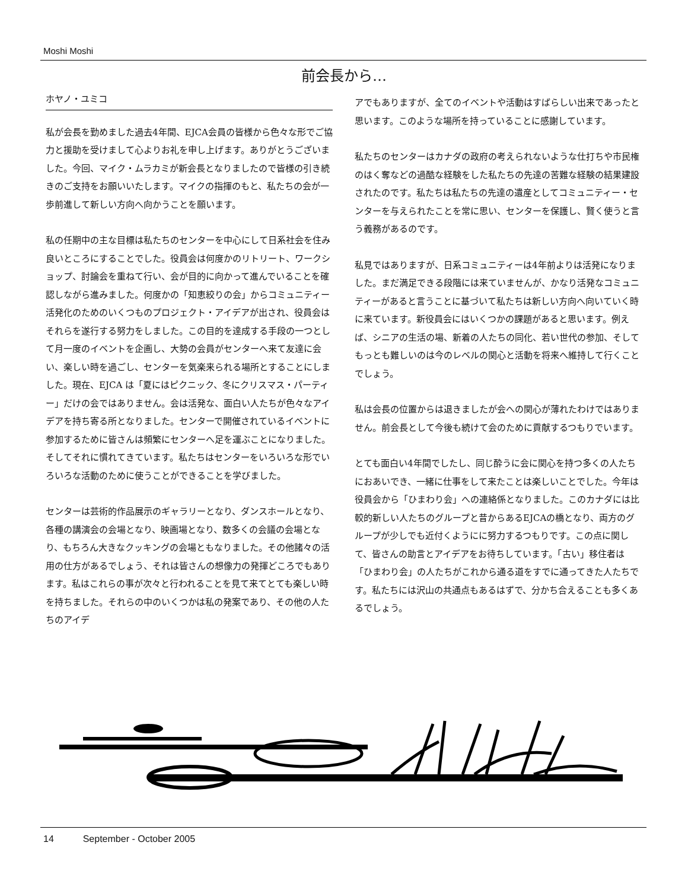Moshi Moshi
前会長から…
ホヤノ・ユミコ
私が会長を勤めました過去4年間、EJCA会員の皆様から色々な形でご協力と援助を受けまして心よりお礼を申し上げます。ありがとうございました。今回、マイク・ムラカミが新会長となりましたので皆様の引き続きのご支持をお願いいたします。マイクの指揮のもと、私たちの会が一歩前進して新しい方向へ向かうことを願います。
私の任期中の主な目標は私たちのセンターを中心にして日系社会を住み良いところにすることでした。役員会は何度かのリトリート、ワークショップ、討論会を重ねて行い、会が目的に向かって進んでいることを確認しながら進みました。何度かの「知恵絞りの会」からコミュニティー活発化のためのいくつものプロジェクト・アイデアが出され、役員会はそれらを遂行する努力をしました。この目的を達成する手段の一つとして月一度のイベントを企画し、大勢の会員がセンターへ来て友達に会い、楽しい時を過ごし、センターを気楽来られる場所とすることにしました。現在、EJCA は「夏にはピクニック、冬にクリスマス・パーティー」だけの会ではありません。会は活発な、面白い人たちが色々なアイデアを持ち寄る所となりました。センターで開催されているイベントに参加するために皆さんは頻繁にセンターへ足を運ぶことになりました。そしてそれに慣れてきています。私たちはセンターをいろいろな形でいろいろな活動のために使うことができることを学びました。
センターは芸術的作品展示のギャラリーとなり、ダンスホールとなり、各種の講演会の会場となり、映画場となり、数多くの会議の会場となり、もちろん大きなクッキングの会場ともなりました。その他諸々の活用の仕方があるでしょう、それは皆さんの想像力の発揮どころでもあります。私はこれらの事が次々と行われることを見て来てとても楽しい時を持ちました。それらの中のいくつかは私の発案であり、その他の人たちのアイデ
アでもありますが、全てのイベントや活動はすばらしい出来であったと思います。このような場所を持っていることに感謝しています。
私たちのセンターはカナダの政府の考えられないような仕打ちや市民権のはく奪などの過酷な経験をした私たちの先達の苦難な経験の結果建設されたのです。私たちは私たちの先達の遺産としてコミュニティー・センターを与えられたことを常に思い、センターを保護し、賢く使うと言う義務があるのです。
私見ではありますが、日系コミュニティーは4年前よりは活発になりました。まだ満足できる段階には来ていませんが、かなり活発なコミュニティーがあると言うことに基づいて私たちは新しい方向へ向いていく時に来ています。新役員会にはいくつかの課題があると思います。例えば、シニアの生活の場、新着の人たちの同化、若い世代の参加、そしてもっとも難しいのは今のレベルの関心と活動を将来へ維持して行くことでしょう。
私は会長の位置からは退きましたが会への関心が薄れたわけではありません。前会長として今後も続けて会のために貢献するつもりでいます。
とても面白い4年間でしたし、同じ酔うに会に関心を持つ多くの人たちにおあいでき、一緒に仕事をして来たことは楽しいことでした。今年は役員会から「ひまわり会」への連絡係となりました。このカナダには比較的新しい人たちのグループと昔からあるEJCAの橋となり、両方のグループが少しでも近付くようにに努力するつもりです。この点に関して、皆さんの助言とアイデアをお待ちしています。「古い」移住者は「ひまわり会」の人たちがこれから通る道をすでに通ってきた人たちです。私たちには沢山の共通点もあるはずで、分かち合えることも多くあるでしょう。
14 September - October 2005